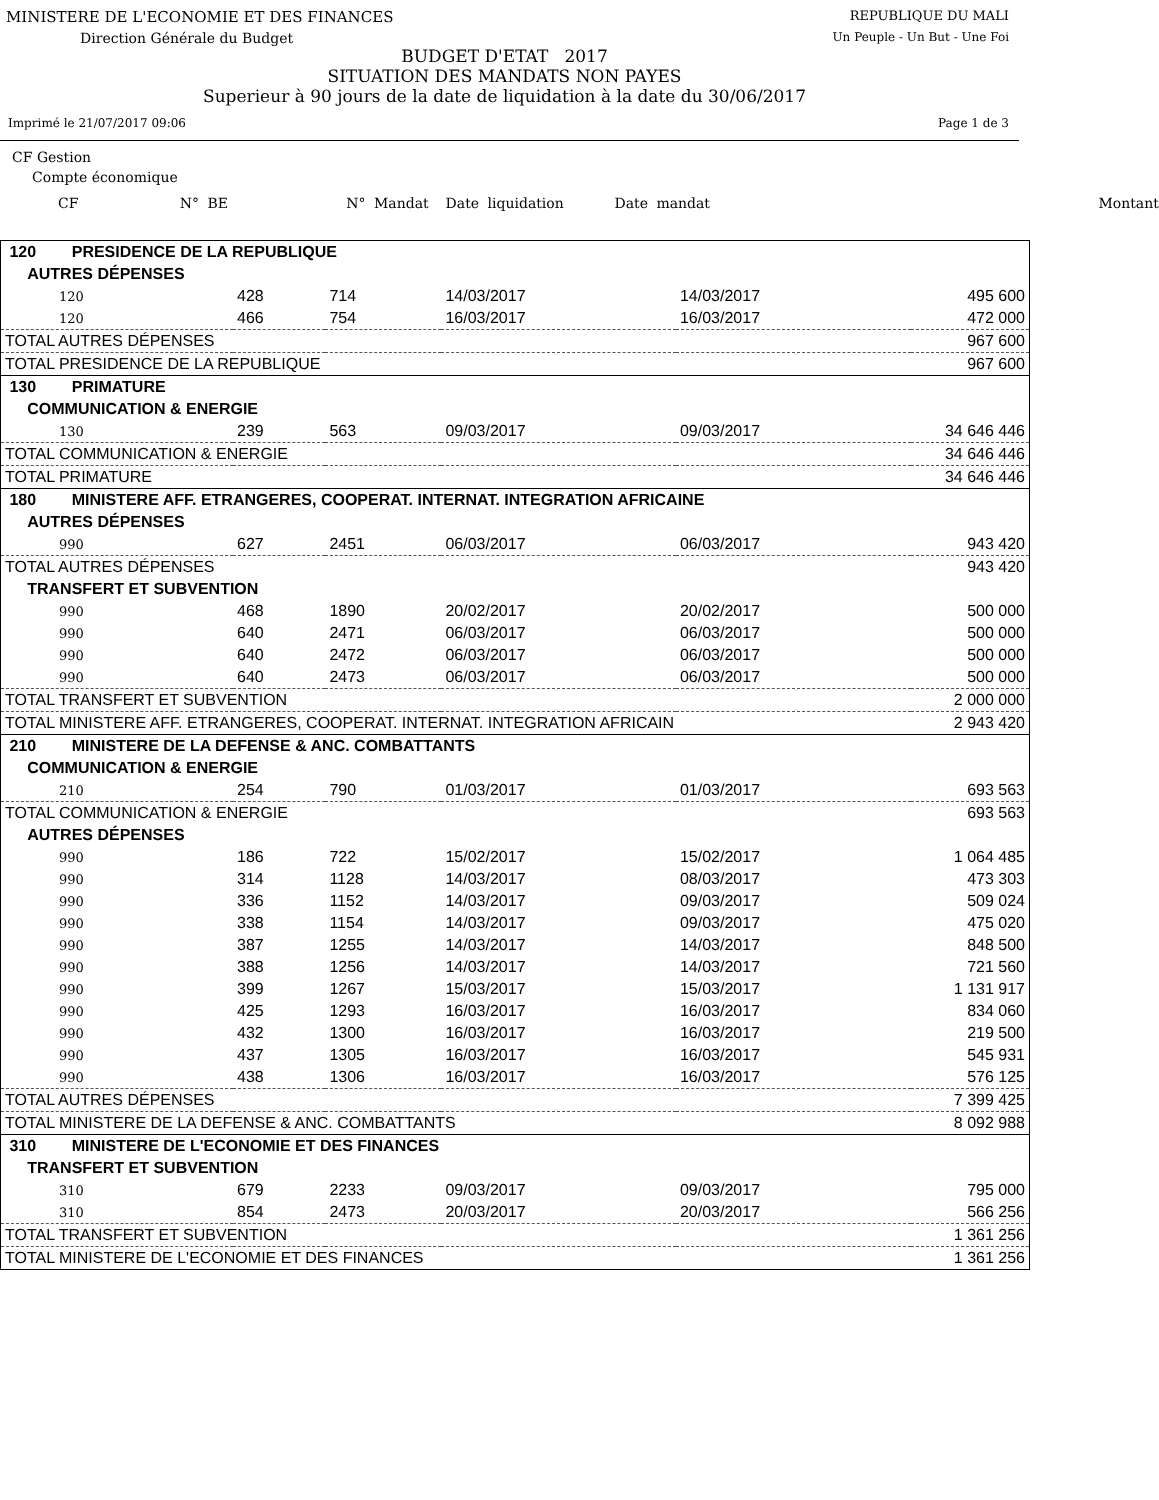MINISTERE DE L'ECONOMIE ET DES FINANCES REPUBLIQUE DU MALI
Direction Générale du Budget Un Peuple - Un But - Une Foi
BUDGET D'ETAT 2017
SITUATION DES MANDATS NON PAYES
Superieur à 90 jours de la date de liquidation à la date du 30/06/2017
Imprimé le 21/07/2017 09:06 Page 1 de 3
CF Gestion
Compte économique
CF N° BE N° Mandat Date liquidation Date mandat Montant
| 120 PRESIDENCE DE LA REPUBLIQUE | | | | | |
| AUTRES DÉPENSES | | | | | |
| 120 | 428 | 714 | 14/03/2017 | 14/03/2017 | 495 600 |
| 120 | 466 | 754 | 16/03/2017 | 16/03/2017 | 472 000 |
| TOTAL AUTRES DÉPENSES | | | | | 967 600 |
| TOTAL PRESIDENCE DE LA REPUBLIQUE | | | | | 967 600 |
| 130 PRIMATURE | | | | | |
| COMMUNICATION & ENERGIE | | | | | |
| 130 | 239 | 563 | 09/03/2017 | 09/03/2017 | 34 646 446 |
| TOTAL COMMUNICATION & ENERGIE | | | | | 34 646 446 |
| TOTAL PRIMATURE | | | | | 34 646 446 |
| 180 MINISTERE AFF. ETRANGERES, COOPERAT. INTERNAT. INTEGRATION AFRICAINE | | | | | |
| AUTRES DÉPENSES | | | | | |
| 990 | 627 | 2451 | 06/03/2017 | 06/03/2017 | 943 420 |
| TOTAL AUTRES DÉPENSES | | | | | 943 420 |
| TRANSFERT ET SUBVENTION | | | | | |
| 990 | 468 | 1890 | 20/02/2017 | 20/02/2017 | 500 000 |
| 990 | 640 | 2471 | 06/03/2017 | 06/03/2017 | 500 000 |
| 990 | 640 | 2472 | 06/03/2017 | 06/03/2017 | 500 000 |
| 990 | 640 | 2473 | 06/03/2017 | 06/03/2017 | 500 000 |
| TOTAL TRANSFERT ET SUBVENTION | | | | | 2 000 000 |
| TOTAL MINISTERE AFF. ETRANGERES, COOPERAT. INTERNAT. INTEGRATION AFRICAIN | | | | | 2 943 420 |
| 210 MINISTERE DE LA DEFENSE & ANC. COMBATTANTS | | | | | |
| COMMUNICATION & ENERGIE | | | | | |
| 210 | 254 | 790 | 01/03/2017 | 01/03/2017 | 693 563 |
| TOTAL COMMUNICATION & ENERGIE | | | | | 693 563 |
| AUTRES DÉPENSES | | | | | |
| 990 | 186 | 722 | 15/02/2017 | 15/02/2017 | 1 064 485 |
| 990 | 314 | 1128 | 14/03/2017 | 08/03/2017 | 473 303 |
| 990 | 336 | 1152 | 14/03/2017 | 09/03/2017 | 509 024 |
| 990 | 338 | 1154 | 14/03/2017 | 09/03/2017 | 475 020 |
| 990 | 387 | 1255 | 14/03/2017 | 14/03/2017 | 848 500 |
| 990 | 388 | 1256 | 14/03/2017 | 14/03/2017 | 721 560 |
| 990 | 399 | 1267 | 15/03/2017 | 15/03/2017 | 1 131 917 |
| 990 | 425 | 1293 | 16/03/2017 | 16/03/2017 | 834 060 |
| 990 | 432 | 1300 | 16/03/2017 | 16/03/2017 | 219 500 |
| 990 | 437 | 1305 | 16/03/2017 | 16/03/2017 | 545 931 |
| 990 | 438 | 1306 | 16/03/2017 | 16/03/2017 | 576 125 |
| TOTAL AUTRES DÉPENSES | | | | | 7 399 425 |
| TOTAL MINISTERE DE LA DEFENSE & ANC. COMBATTANTS | | | | | 8 092 988 |
| 310 MINISTERE DE L'ECONOMIE ET DES FINANCES | | | | | |
| TRANSFERT ET SUBVENTION | | | | | |
| 310 | 679 | 2233 | 09/03/2017 | 09/03/2017 | 795 000 |
| 310 | 854 | 2473 | 20/03/2017 | 20/03/2017 | 566 256 |
| TOTAL TRANSFERT ET SUBVENTION | | | | | 1 361 256 |
| TOTAL MINISTERE DE L'ECONOMIE ET DES FINANCES | | | | | 1 361 256 |